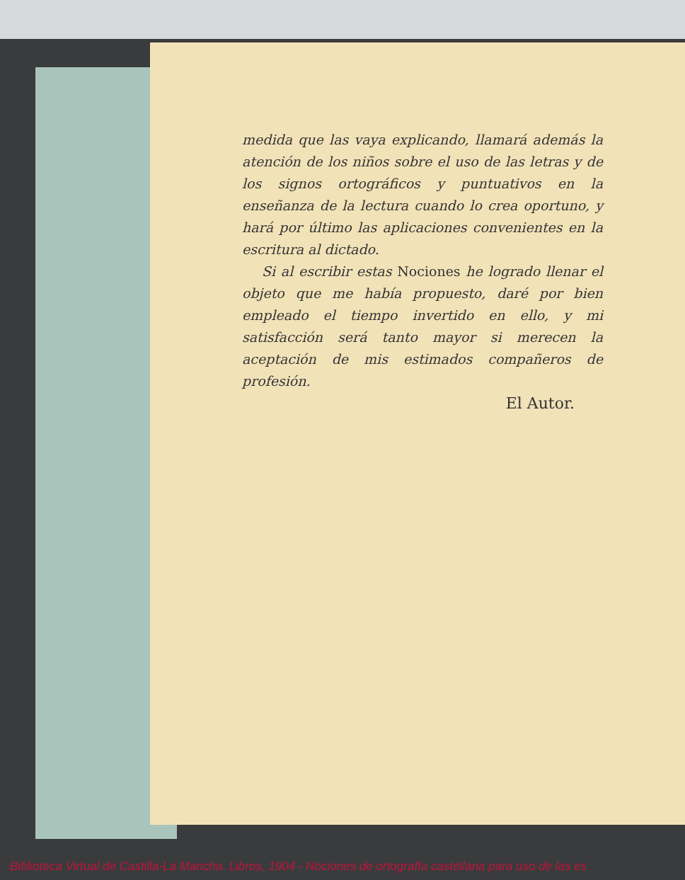medida que las vaya explicando, llamará además la atención de los niños sobre el uso de las letras y de los signos ortográficos y puntuativos en la enseñanza de la lectura cuando lo crea oportuno, y hará por último las aplicaciones convenientes en la escritura al dictado.
Si al escribir estas Nociones he logrado llenar el objeto que me había propuesto, daré por bien empleado el tiempo invertido en ello, y mi satisfacción será tanto mayor si merecen la aceptación de mis estimados compañeros de profesión.
El Autor.
Biblioteca Virtual de Castilla-La Mancha. Libros, 1904 - Nociones de ortografía castellana para uso de las es